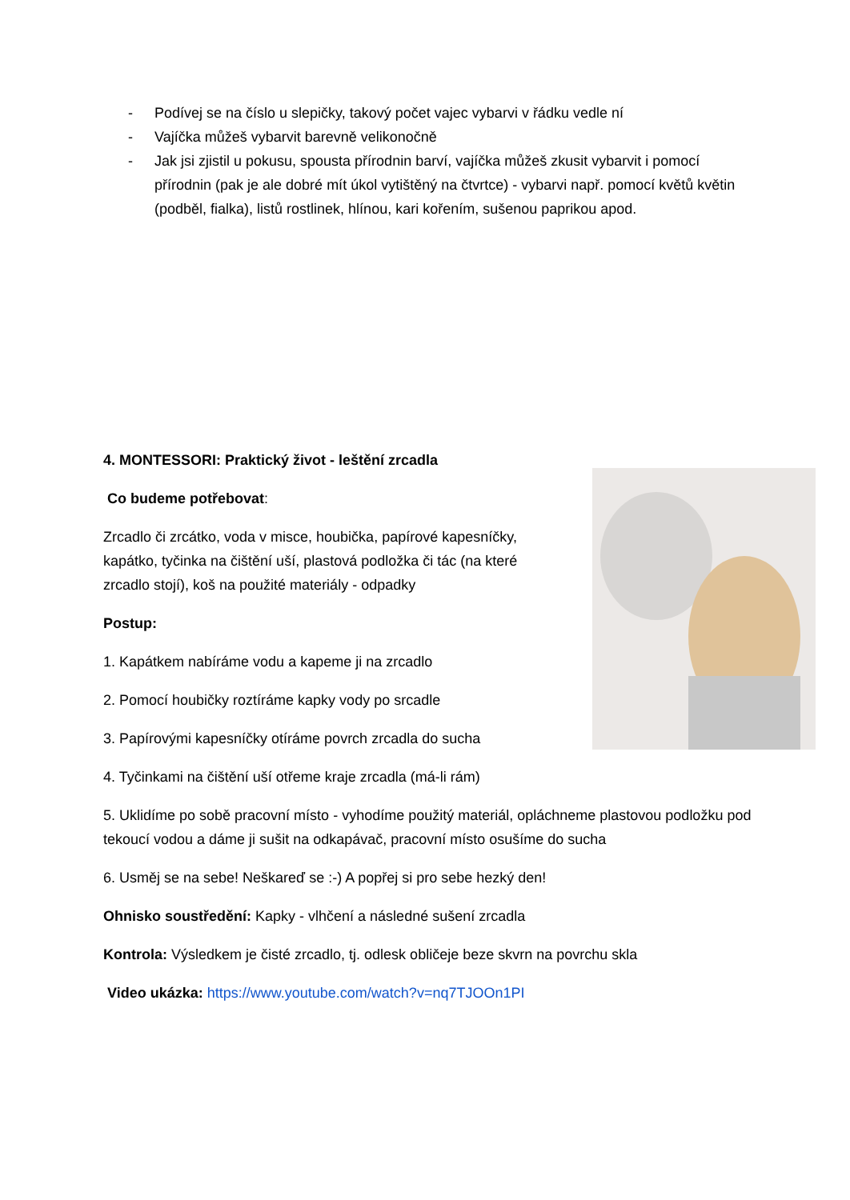- Podívej se na číslo u slepičky, takový počet vajec vybarvi v řádku vedle ní
- Vajíčka můžeš vybarvit barevně velikonočně
- Jak jsi zjistil u pokusu, spousta přírodnin barví, vajíčka můžeš zkusit vybarvit i pomocí přírodnin (pak je ale dobré mít úkol vytištěný na čtvrtce) - vybarvi např. pomocí květů květin (podběl, fialka), listů rostlinek, hlínou, kari kořením, sušenou paprikou apod.
4. MONTESSORI: Praktický život - leštění zrcadla
Co budeme potřebovat:
Zrcadlo či zrcátko, voda v misce, houbička, papírové kapesníčky, kapátko, tyčinka na čištění uší, plastová podložka či tác (na které zrcadlo stojí), koš na použité materiály - odpadky
Postup:
1. Kapátkem nabíráme vodu a kapeme ji na zrcadlo
2. Pomocí houbičky roztíráme kapky vody po srcadle
3. Papírovými kapesníčky otíráme povrch zrcadla do sucha
4. Tyčinkami na čištění uší otřeme kraje zrcadla (má-li rám)
5. Uklidíme po sobě pracovní místo - vyhodíme použitý materiál, opláchneme plastovou podložku pod tekoucí vodou a dáme ji sušit na odkapávač, pracovní místo osušíme do sucha
6. Usměj se na sebe! Neškareď se :-) A popřej si pro sebe hezký den!
Ohnisko soustředění: Kapky - vlhčení a následné sušení zrcadla
Kontrola: Výsledkem je čisté zrcadlo, tj. odlesk obličeje beze skvrn na povrchu skla
Video ukázka: https://www.youtube.com/watch?v=nq7TJOOn1PI